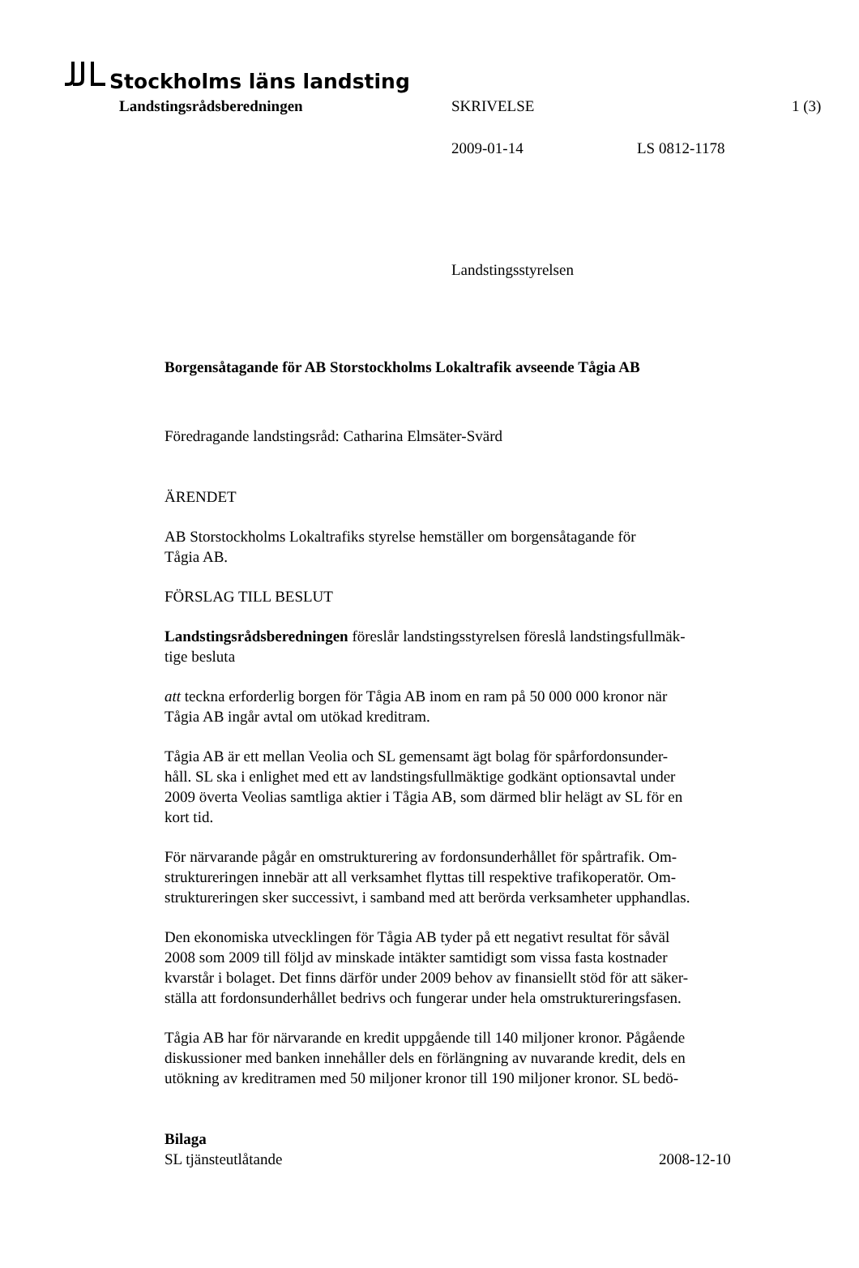Stockholms läns landsting
Landstingsrådsberedningen SKRIVELSE 1 (3)
2009-01-14 LS 0812-1178
Landstingsstyrelsen
Borgensåtagande för AB Storstockholms Lokaltrafik avseende Tågia AB
Föredragande landstingsråd: Catharina Elmsäter-Svärd
ÄRENDET
AB Storstockholms Lokaltrafiks styrelse hemställer om borgensåtagande för
Tågia AB.
FÖRSLAG TILL BESLUT
Landstingsrådsberedningen föreslår landstingsstyrelsen föreslå landstingsfullmäk-
tige besluta
att teckna erforderlig borgen för Tågia AB inom en ram på 50 000 000 kronor när
Tågia AB ingår avtal om utökad kreditram.
Tågia AB är ett mellan Veolia och SL gemensamt ägt bolag för spårfordonsunder-
håll. SL ska i enlighet med ett av landstingsfullmäktige godkänt optionsavtal under
2009 överta Veolias samtliga aktier i Tågia AB, som därmed blir helägt av SL för en
kort tid.
För närvarande pågår en omstrukturering av fordonsunderhållet för spårtrafik. Om-
struktureringen innebär att all verksamhet flyttas till respektive trafikoperatör. Om-
struktureringen sker successivt, i samband med att berörda verksamheter upphandlas.
Den ekonomiska utvecklingen för Tågia AB tyder på ett negativt resultat för såväl
2008 som 2009 till följd av minskade intäkter samtidigt som vissa fasta kostnader
kvarstår i bolaget. Det finns därför under 2009 behov av finansiellt stöd för att säker-
ställa att fordonsunderhållet bedrivs och fungerar under hela omstruktureringsfasen.
Tågia AB har för närvarande en kredit uppgående till 140 miljoner kronor. Pågående
diskussioner med banken innehåller dels en förlängning av nuvarande kredit, dels en
utökning av kreditramen med 50 miljoner kronor till 190 miljoner kronor. SL bedö-
Bilaga
SL tjänsteutlåtande 2008-12-10